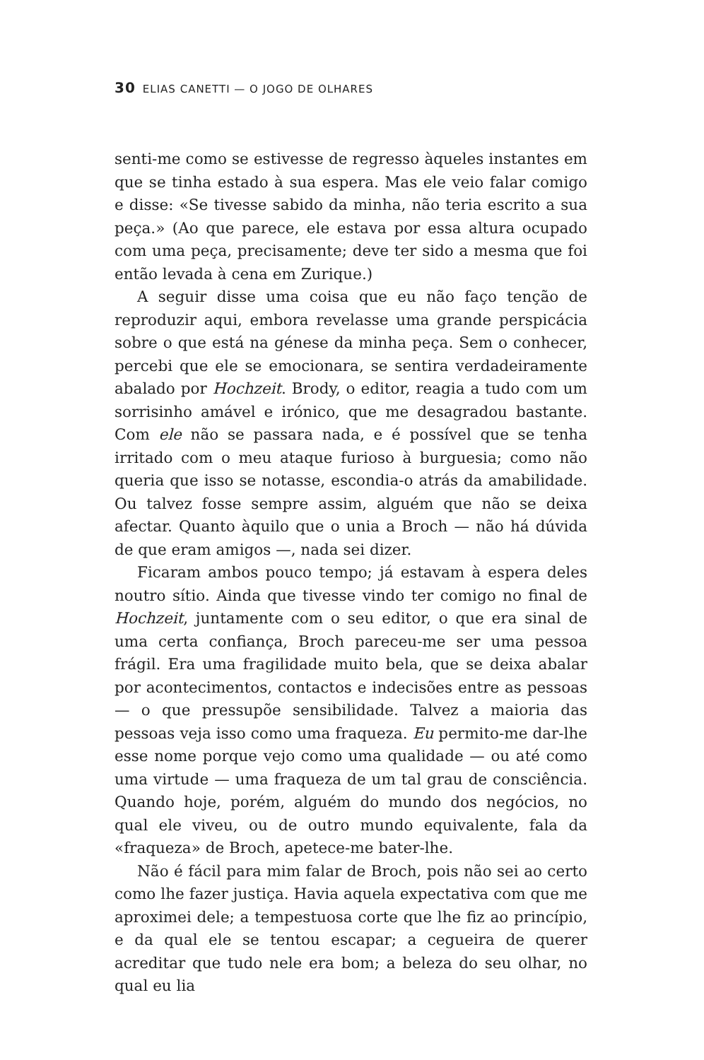30 ELIAS CANETTI — O JOGO DE OLHARES
senti-me como se estivesse de regresso àqueles instantes em que se tinha estado à sua espera. Mas ele veio falar comigo e disse: «Se tivesse sabido da minha, não teria escrito a sua peça.» (Ao que parece, ele estava por essa altura ocupado com uma peça, precisamente; deve ter sido a mesma que foi então levada à cena em Zurique.)
A seguir disse uma coisa que eu não faço tenção de reproduzir aqui, embora revelasse uma grande perspicácia sobre o que está na génese da minha peça. Sem o conhecer, percebi que ele se emocionara, se sentira verdadeiramente abalado por Hochzeit. Brody, o editor, reagia a tudo com um sorrisinho amável e irónico, que me desagradou bastante. Com ele não se passara nada, e é possível que se tenha irritado com o meu ataque furioso à burguesia; como não queria que isso se notasse, escondia-o atrás da amabilidade. Ou talvez fosse sempre assim, alguém que não se deixa afectar. Quanto àquilo que o unia a Broch — não há dúvida de que eram amigos —, nada sei dizer.
Ficaram ambos pouco tempo; já estavam à espera deles noutro sítio. Ainda que tivesse vindo ter comigo no final de Hochzeit, juntamente com o seu editor, o que era sinal de uma certa confiança, Broch pareceu-me ser uma pessoa frágil. Era uma fragilidade muito bela, que se deixa abalar por acontecimentos, contactos e indecisões entre as pessoas — o que pressupõe sensibilidade. Talvez a maioria das pessoas veja isso como uma fraqueza. Eu permito-me dar-lhe esse nome porque vejo como uma qualidade — ou até como uma virtude — uma fraqueza de um tal grau de consciência. Quando hoje, porém, alguém do mundo dos negócios, no qual ele viveu, ou de outro mundo equivalente, fala da «fraqueza» de Broch, apetece-me bater-lhe.
Não é fácil para mim falar de Broch, pois não sei ao certo como lhe fazer justiça. Havia aquela expectativa com que me aproximei dele; a tempestuosa corte que lhe fiz ao princípio, e da qual ele se tentou escapar; a cegueira de querer acreditar que tudo nele era bom; a beleza do seu olhar, no qual eu lia